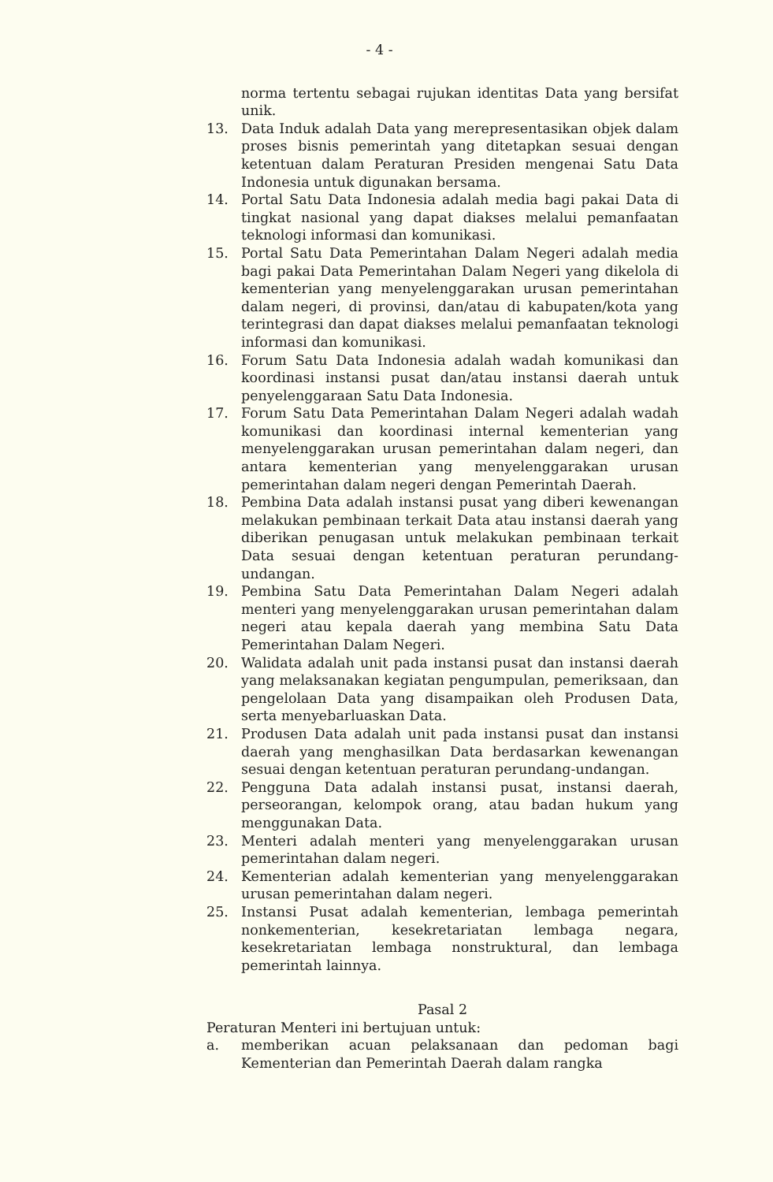- 4 -
norma tertentu sebagai rujukan identitas Data yang bersifat unik.
13. Data Induk adalah Data yang merepresentasikan objek dalam proses bisnis pemerintah yang ditetapkan sesuai dengan ketentuan dalam Peraturan Presiden mengenai Satu Data Indonesia untuk digunakan bersama.
14. Portal Satu Data Indonesia adalah media bagi pakai Data di tingkat nasional yang dapat diakses melalui pemanfaatan teknologi informasi dan komunikasi.
15. Portal Satu Data Pemerintahan Dalam Negeri adalah media bagi pakai Data Pemerintahan Dalam Negeri yang dikelola di kementerian yang menyelenggarakan urusan pemerintahan dalam negeri, di provinsi, dan/atau di kabupaten/kota yang terintegrasi dan dapat diakses melalui pemanfaatan teknologi informasi dan komunikasi.
16. Forum Satu Data Indonesia adalah wadah komunikasi dan koordinasi instansi pusat dan/atau instansi daerah untuk penyelenggaraan Satu Data Indonesia.
17. Forum Satu Data Pemerintahan Dalam Negeri adalah wadah komunikasi dan koordinasi internal kementerian yang menyelenggarakan urusan pemerintahan dalam negeri, dan antara kementerian yang menyelenggarakan urusan pemerintahan dalam negeri dengan Pemerintah Daerah.
18. Pembina Data adalah instansi pusat yang diberi kewenangan melakukan pembinaan terkait Data atau instansi daerah yang diberikan penugasan untuk melakukan pembinaan terkait Data sesuai dengan ketentuan peraturan perundang-undangan.
19. Pembina Satu Data Pemerintahan Dalam Negeri adalah menteri yang menyelenggarakan urusan pemerintahan dalam negeri atau kepala daerah yang membina Satu Data Pemerintahan Dalam Negeri.
20. Walidata adalah unit pada instansi pusat dan instansi daerah yang melaksanakan kegiatan pengumpulan, pemeriksaan, dan pengelolaan Data yang disampaikan oleh Produsen Data, serta menyebarluaskan Data.
21. Produsen Data adalah unit pada instansi pusat dan instansi daerah yang menghasilkan Data berdasarkan kewenangan sesuai dengan ketentuan peraturan perundang-undangan.
22. Pengguna Data adalah instansi pusat, instansi daerah, perseorangan, kelompok orang, atau badan hukum yang menggunakan Data.
23. Menteri adalah menteri yang menyelenggarakan urusan pemerintahan dalam negeri.
24. Kementerian adalah kementerian yang menyelenggarakan urusan pemerintahan dalam negeri.
25. Instansi Pusat adalah kementerian, lembaga pemerintah nonkementerian, kesekretariatan lembaga negara, kesekretariatan lembaga nonstruktural, dan lembaga pemerintah lainnya.
Pasal 2
Peraturan Menteri ini bertujuan untuk:
a. memberikan acuan pelaksanaan dan pedoman bagi Kementerian dan Pemerintah Daerah dalam rangka